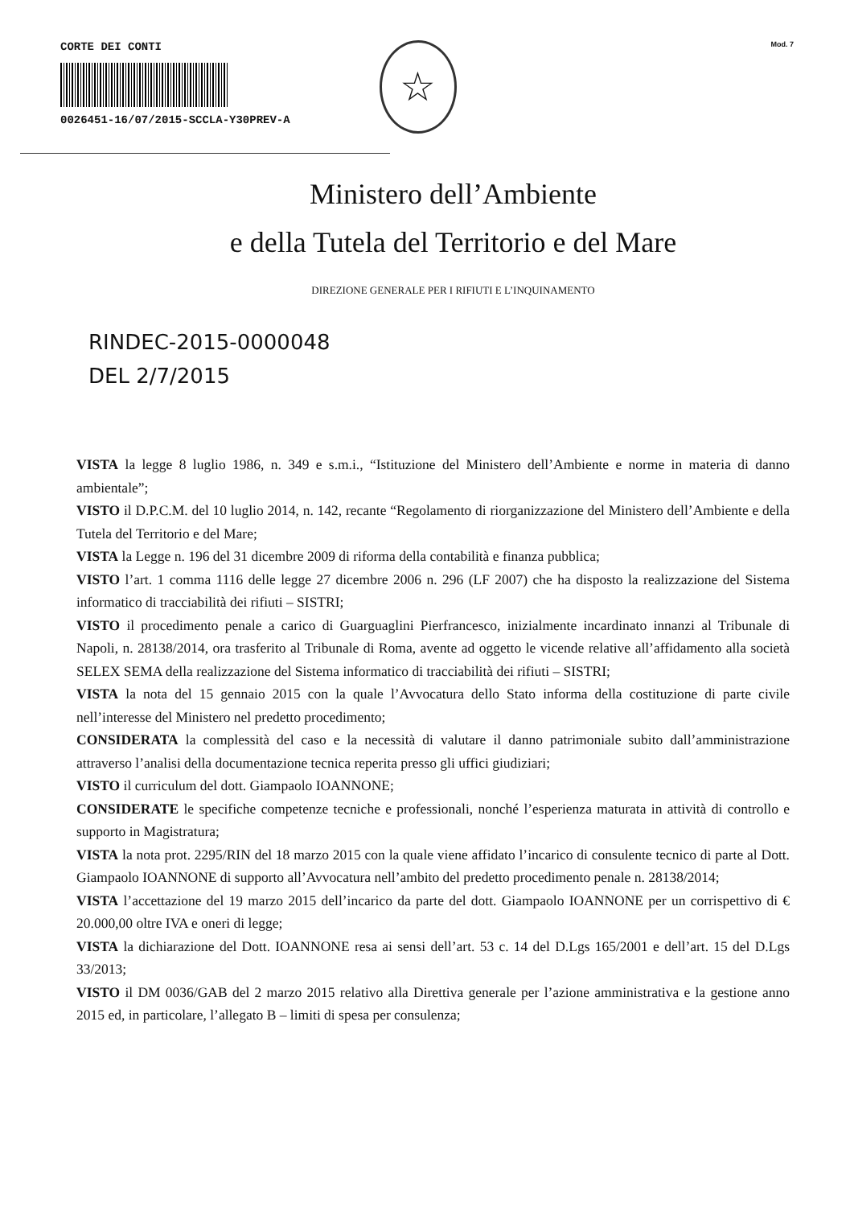CORTE DEI CONTI
0026451-16/07/2015-SCCLA-Y30PREV-A
☆
Mod. 7
Ministero dell’Ambiente
e della Tutela del Territorio e del Mare
DIREZIONE GENERALE PER I RIFIUTI E L’INQUINAMENTO
RINDEC-2015-0000048
DEL 2/7/2015
VISTA la legge 8 luglio 1986, n. 349 e s.m.i., “Istituzione del Ministero dell’Ambiente e norme in materia di danno ambientale”;
VISTO il D.P.C.M. del 10 luglio 2014, n. 142, recante “Regolamento di riorganizzazione del Ministero dell’Ambiente e della Tutela del Territorio e del Mare;
VISTA la Legge n. 196 del 31 dicembre 2009 di riforma della contabilità e finanza pubblica;
VISTO l’art. 1 comma 1116 delle legge 27 dicembre 2006 n. 296 (LF 2007) che ha disposto la realizzazione del Sistema informatico di tracciabilità dei rifiuti – SISTRI;
VISTO il procedimento penale a carico di Guarguaglini Pierfrancesco, inizialmente incardinato innanzi al Tribunale di Napoli, n. 28138/2014, ora trasferito al Tribunale di Roma, avente ad oggetto le vicende relative all’affidamento alla società SELEX SEMA della realizzazione del Sistema informatico di tracciabilità dei rifiuti – SISTRI;
VISTA la nota del 15 gennaio 2015 con la quale l’Avvocatura dello Stato informa della costituzione di parte civile nell’interesse del Ministero nel predetto procedimento;
CONSIDERATA la complessità del caso e la necessità di valutare il danno patrimoniale subito dall’amministrazione attraverso l’analisi della documentazione tecnica reperita presso gli uffici giudiziari;
VISTO il curriculum del dott. Giampaolo IOANNONE;
CONSIDERATE le specifiche competenze tecniche e professionali, nonché l’esperienza maturata in attività di controllo e supporto in Magistratura;
VISTA la nota prot. 2295/RIN del 18 marzo 2015 con la quale viene affidato l’incarico di consulente tecnico di parte al Dott. Giampaolo IOANNONE di supporto all’Avvocatura nell’ambito del predetto procedimento penale n. 28138/2014;
VISTA l’accettazione del 19 marzo 2015 dell’incarico da parte del dott. Giampaolo IOANNONE per un corrispettivo di € 20.000,00 oltre IVA e oneri di legge;
VISTA la dichiarazione del Dott. IOANNONE resa ai sensi dell’art. 53 c. 14 del D.Lgs 165/2001 e dell’art. 15 del D.Lgs 33/2013;
VISTO il DM 0036/GAB del 2 marzo 2015 relativo alla Direttiva generale per l’azione amministrativa e la gestione anno 2015 ed, in particolare, l’allegato B – limiti di spesa per consulenza;